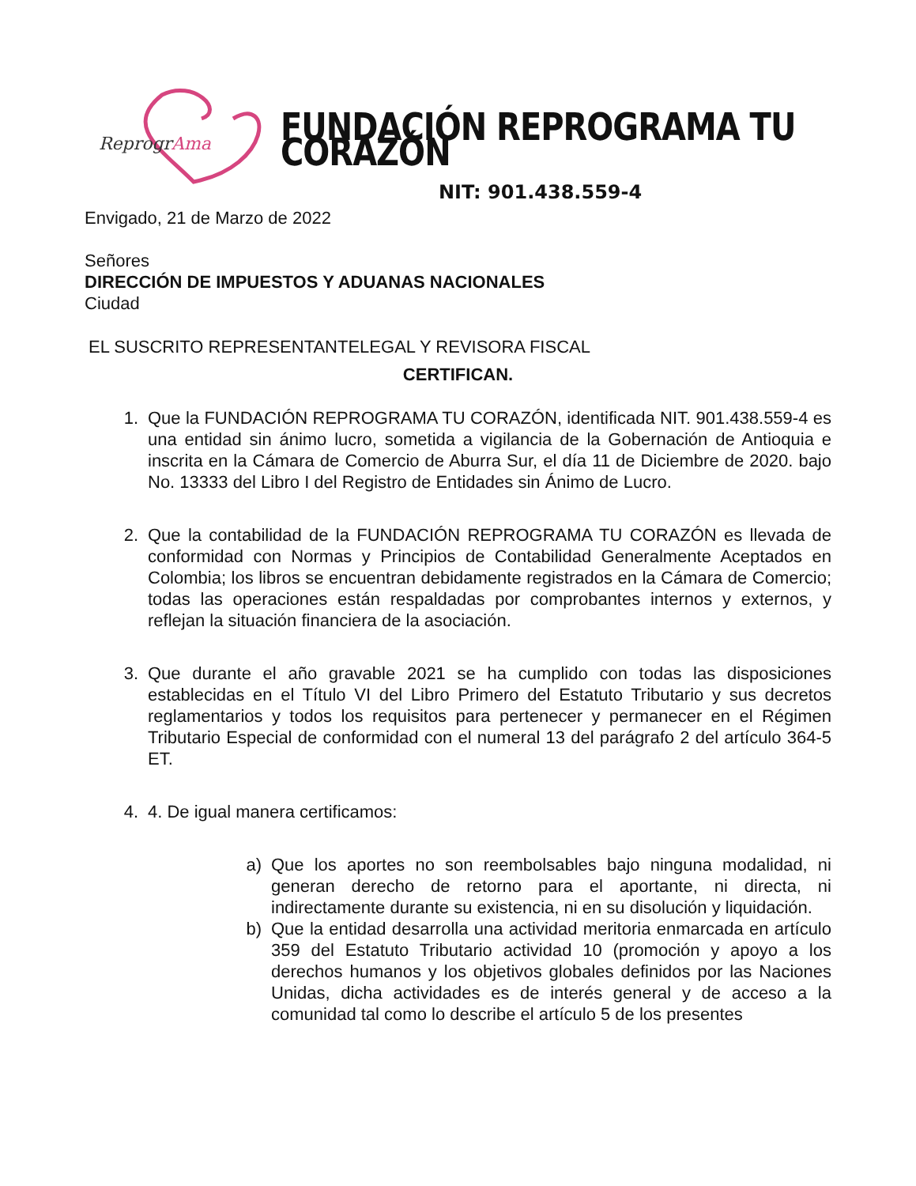ReprogrAma
FUNDACIÓN REPROGRAMA TU CORAZÓN
NIT: 901.438.559-4
Envigado, 21 de Marzo de 2022
Señores
DIRECCIÓN DE IMPUESTOS Y ADUANAS NACIONALES
Ciudad
EL SUSCRITO REPRESENTANTELEGAL Y REVISORA FISCAL
CERTIFICAN.
1. Que la FUNDACIÓN REPROGRAMA TU CORAZÓN, identificada NIT. 901.438.559-4 es una entidad sin ánimo lucro, sometida a vigilancia de la Gobernación de Antioquia e inscrita en la Cámara de Comercio de Aburra Sur, el día 11 de Diciembre de 2020. bajo No. 13333 del Libro I del Registro de Entidades sin Ánimo de Lucro.
2. Que la contabilidad de la FUNDACIÓN REPROGRAMA TU CORAZÓN es llevada de conformidad con Normas y Principios de Contabilidad Generalmente Aceptados en Colombia; los libros se encuentran debidamente registrados en la Cámara de Comercio; todas las operaciones están respaldadas por comprobantes internos y externos, y reflejan la situación financiera de la asociación.
3. Que durante el año gravable 2021 se ha cumplido con todas las disposiciones establecidas en el Título VI del Libro Primero del Estatuto Tributario y sus decretos reglamentarios y todos los requisitos para pertenecer y permanecer en el Régimen Tributario Especial de conformidad con el numeral 13 del parágrafo 2 del artículo 364-5 ET.
4. 4. De igual manera certificamos:
a) Que los aportes no son reembolsables bajo ninguna modalidad, ni generan derecho de retorno para el aportante, ni directa, ni indirectamente durante su existencia, ni en su disolución y liquidación.
b) Que la entidad desarrolla una actividad meritoria enmarcada en artículo 359 del Estatuto Tributario actividad 10 (promoción y apoyo a los derechos humanos y los objetivos globales definidos por las Naciones Unidas, dicha actividades es de interés general y de acceso a la comunidad tal como lo describe el artículo 5 de los presentes